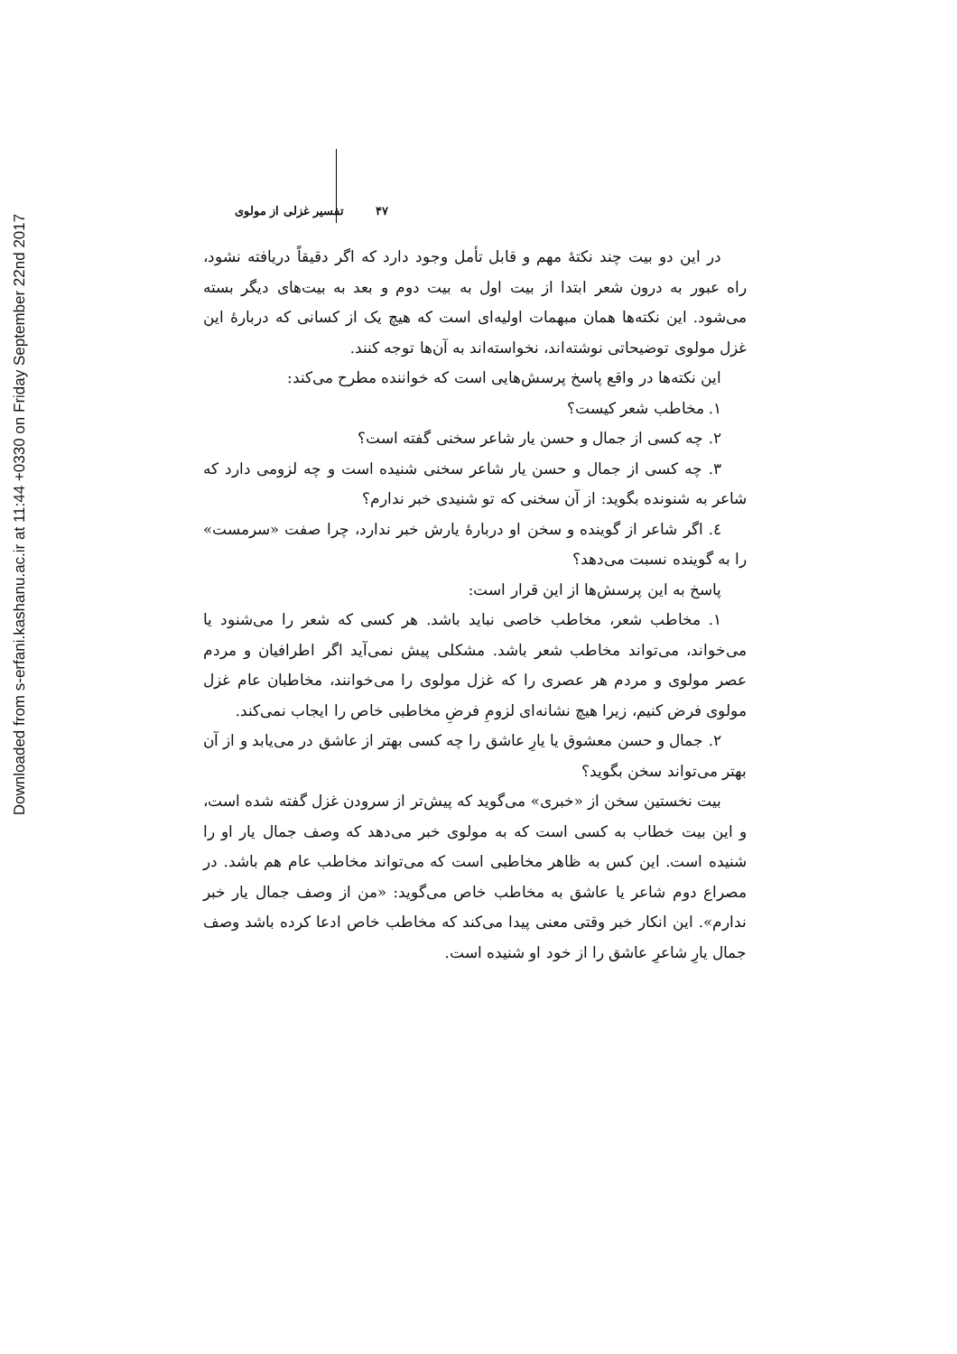Downloaded from s-erfani.kashanu.ac.ir at 11:44 +0330 on Friday September 22nd 2017
۴۷ تفسیر غزلی از مولوی
در این دو بیت چند نکتهٔ مهم و قابل تأمل وجود دارد که اگر دقیقاً دریافته نشود، راه عبور به درون شعر ابتدا از بیت اول به بیت دوم و بعد به بیت‌های دیگر بسته می‌شود. این نکته‌ها همان مبهمات اولیه‌ای است که هیچ یک از کسانی که دربارهٔ این غزل مولوی توضیحاتی نوشته‌اند، نخواسته‌اند به آن‌ها توجه کنند.
این نکته‌ها در واقع پاسخ پرسش‌هایی است که خواننده مطرح می‌کند:
۱. مخاطب شعر کیست؟
۲. چه کسی از جمال و حسن یار شاعر سخنی گفته است؟
۳. چه کسی از جمال و حسن یار شاعر سخنی شنیده است و چه لزومی دارد که شاعر به شنونده بگوید: از آن سخنی که تو شنیدی خبر ندارم؟
٤. اگر شاعر از گوینده و سخن او دربارهٔ یارش خبر ندارد، چرا صفت «سرمست» را به گوینده نسبت می‌دهد؟
پاسخ به این پرسش‌ها از این قرار است:
۱. مخاطب شعر، مخاطب خاصی نباید باشد. هر کسی که شعر را می‌شنود یا می‌خواند، می‌تواند مخاطب شعر باشد. مشکلی پیش نمی‌آید اگر اطرافیان و مردم عصر مولوی و مردم هر عصری را که غزل مولوی را می‌خوانند، مخاطبان عام غزل مولوی فرض کنیم، زیرا هیچ نشانه‌ای لزومِ فرضِ مخاطبی خاص را ایجاب نمی‌کند.
۲. جمال و حسن معشوق یا یارِ عاشق را چه کسی بهتر از عاشق در می‌یابد و از آن بهتر می‌تواند سخن بگوید؟
بیت نخستین سخن از «خبری» می‌گوید که پیش‌تر از سرودن غزل گفته شده است، و این بیت خطاب به کسی است که به مولوی خبر می‌دهد که وصف جمال یار او را شنیده است. این کس به ظاهر مخاطبی است که می‌تواند مخاطب عام هم باشد. در مصراع دوم شاعر یا عاشق به مخاطب خاص می‌گوید: «من از وصف جمال یار خبر ندارم». این انکار خبر وقتی معنی پیدا می‌کند که مخاطب خاص ادعا کرده باشد وصف جمال یارِ شاعرِ عاشق را از خود او شنیده است.